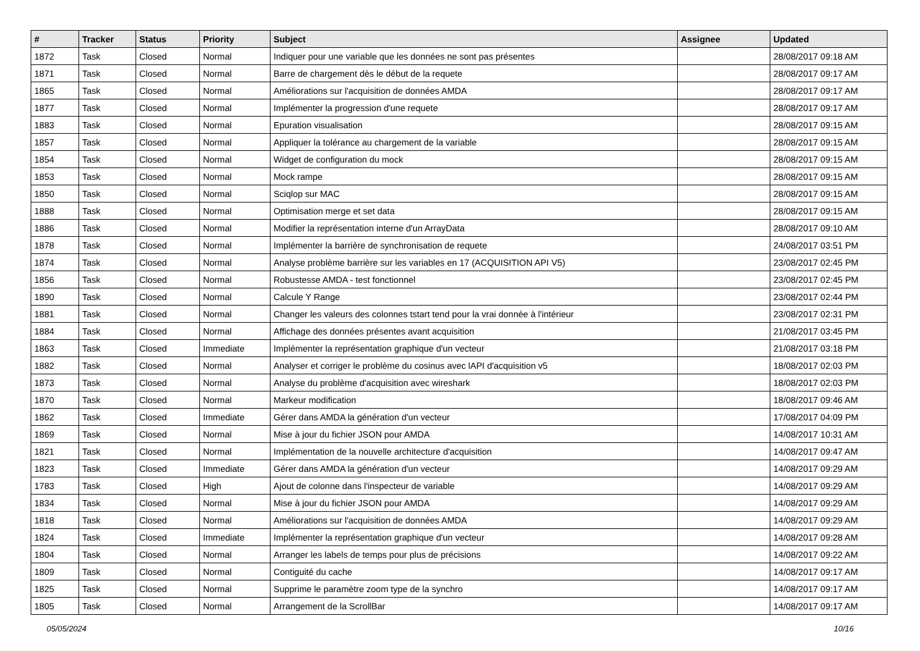| # | Tracker | Status | Priority | Subject | Assignee | Updated |
| --- | --- | --- | --- | --- | --- | --- |
| 1872 | Task | Closed | Normal | Indiquer pour une variable que les données ne sont pas présentes | | 28/08/2017 09:18 AM |
| 1871 | Task | Closed | Normal | Barre de chargement dès le début de la requete | | 28/08/2017 09:17 AM |
| 1865 | Task | Closed | Normal | Améliorations sur l'acquisition de données AMDA | | 28/08/2017 09:17 AM |
| 1877 | Task | Closed | Normal | Implémenter la progression d'une requete | | 28/08/2017 09:17 AM |
| 1883 | Task | Closed | Normal | Epuration visualisation | | 28/08/2017 09:15 AM |
| 1857 | Task | Closed | Normal | Appliquer la tolérance au chargement de la variable | | 28/08/2017 09:15 AM |
| 1854 | Task | Closed | Normal | Widget de configuration du mock | | 28/08/2017 09:15 AM |
| 1853 | Task | Closed | Normal | Mock rampe | | 28/08/2017 09:15 AM |
| 1850 | Task | Closed | Normal | Sciqlop sur MAC | | 28/08/2017 09:15 AM |
| 1888 | Task | Closed | Normal | Optimisation merge et set data | | 28/08/2017 09:15 AM |
| 1886 | Task | Closed | Normal | Modifier la représentation interne d'un ArrayData | | 28/08/2017 09:10 AM |
| 1878 | Task | Closed | Normal | Implémenter la barrière de synchronisation de requete | | 24/08/2017 03:51 PM |
| 1874 | Task | Closed | Normal | Analyse problème barrière sur les variables en 17 (ACQUISITION API V5) | | 23/08/2017 02:45 PM |
| 1856 | Task | Closed | Normal | Robustesse AMDA - test fonctionnel | | 23/08/2017 02:45 PM |
| 1890 | Task | Closed | Normal | Calcule Y Range | | 23/08/2017 02:44 PM |
| 1881 | Task | Closed | Normal | Changer les valeurs des colonnes tstart tend pour la vrai donnée à l'intérieur | | 23/08/2017 02:31 PM |
| 1884 | Task | Closed | Normal | Affichage des données présentes avant acquisition | | 21/08/2017 03:45 PM |
| 1863 | Task | Closed | Immediate | Implémenter la représentation graphique d'un vecteur | | 21/08/2017 03:18 PM |
| 1882 | Task | Closed | Normal | Analyser et corriger le problème du cosinus avec lAPI d'acquisition v5 | | 18/08/2017 02:03 PM |
| 1873 | Task | Closed | Normal | Analyse du problème d'acquisition avec wireshark | | 18/08/2017 02:03 PM |
| 1870 | Task | Closed | Normal | Markeur modification | | 18/08/2017 09:46 AM |
| 1862 | Task | Closed | Immediate | Gérer dans AMDA la génération d'un vecteur | | 17/08/2017 04:09 PM |
| 1869 | Task | Closed | Normal | Mise à jour du fichier JSON pour AMDA | | 14/08/2017 10:31 AM |
| 1821 | Task | Closed | Normal | Implémentation de la nouvelle architecture d'acquisition | | 14/08/2017 09:47 AM |
| 1823 | Task | Closed | Immediate | Gérer dans AMDA la génération d'un vecteur | | 14/08/2017 09:29 AM |
| 1783 | Task | Closed | High | Ajout de colonne dans l'inspecteur de variable | | 14/08/2017 09:29 AM |
| 1834 | Task | Closed | Normal | Mise à jour du fichier JSON pour AMDA | | 14/08/2017 09:29 AM |
| 1818 | Task | Closed | Normal | Améliorations sur l'acquisition de données AMDA | | 14/08/2017 09:29 AM |
| 1824 | Task | Closed | Immediate | Implémenter la représentation graphique d'un vecteur | | 14/08/2017 09:28 AM |
| 1804 | Task | Closed | Normal | Arranger les labels de temps pour plus de précisions | | 14/08/2017 09:22 AM |
| 1809 | Task | Closed | Normal | Contiguité du cache | | 14/08/2017 09:17 AM |
| 1825 | Task | Closed | Normal | Supprime le paramètre zoom type de la synchro | | 14/08/2017 09:17 AM |
| 1805 | Task | Closed | Normal | Arrangement de la ScrollBar | | 14/08/2017 09:17 AM |
05/05/2024 10/16